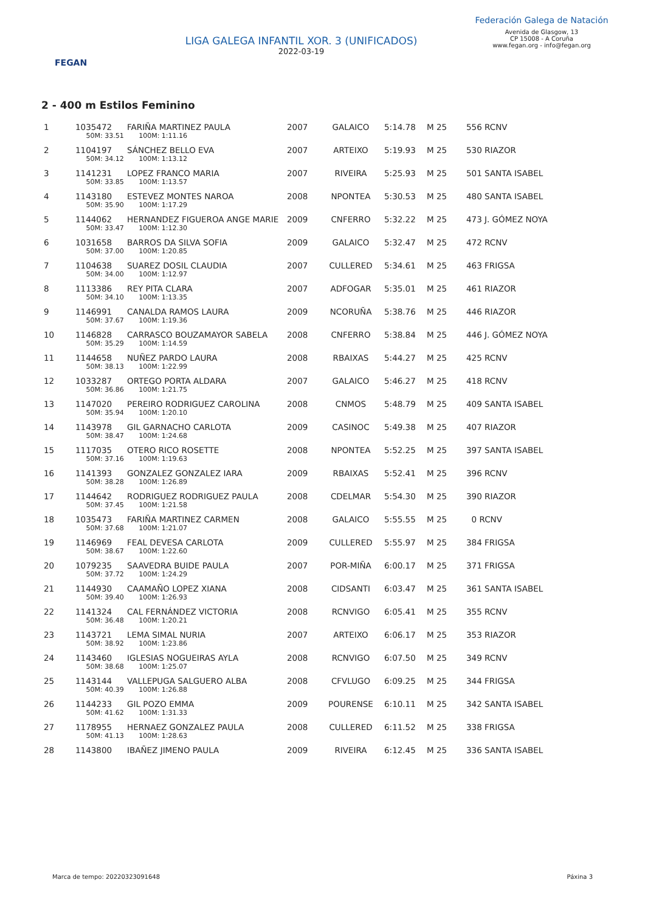FEGAN
LIGA GALEGA INFANTIL XOR. 3 (UNIFICADOS)
2022-03-19
Federación Galega de Natación
Avenida de Glasgow, 13
CP 15008 - A Coruña
www.fegan.org - info@fegan.org
2 - 400 m Estilos Feminino
| 1 | 1035472 | FARIÑA MARTINEZ PAULA | 2007 | GALAICO | 5:14.78 | M 25 | 556 RCNV |
| | 50M: 33.51 100M: 1:11.16 | | | | | | |
| 2 | 1104197 | SÁNCHEZ BELLO EVA | 2007 | ARTEIXO | 5:19.93 | M 25 | 530 RIAZOR |
| | 50M: 34.12 100M: 1:13.12 | | | | | | |
| 3 | 1141231 | LOPEZ FRANCO MARIA | 2007 | RIVEIRA | 5:25.93 | M 25 | 501 SANTA ISABEL |
| | 50M: 33.85 100M: 1:13.57 | | | | | | |
| 4 | 1143180 | ESTEVEZ MONTES NAROA | 2008 | NPONTEA | 5:30.53 | M 25 | 480 SANTA ISABEL |
| | 50M: 35.90 100M: 1:17.29 | | | | | | |
| 5 | 1144062 | HERNANDEZ FIGUEROA ANGE MARIE | 2009 | CNFERRO | 5:32.22 | M 25 | 473 J. GÓMEZ NOYA |
| | 50M: 33.47 100M: 1:12.30 | | | | | | |
| 6 | 1031658 | BARROS DA SILVA SOFIA | 2009 | GALAICO | 5:32.47 | M 25 | 472 RCNV |
| | 50M: 37.00 100M: 1:20.85 | | | | | | |
| 7 | 1104638 | SUAREZ DOSIL CLAUDIA | 2007 | CULLERED | 5:34.61 | M 25 | 463 FRIGSA |
| | 50M: 34.00 100M: 1:12.97 | | | | | | |
| 8 | 1113386 | REY PITA CLARA | 2007 | ADFOGAR | 5:35.01 | M 25 | 461 RIAZOR |
| | 50M: 34.10 100M: 1:13.35 | | | | | | |
| 9 | 1146991 | CANALDA RAMOS LAURA | 2009 | NCORUÑA | 5:38.76 | M 25 | 446 RIAZOR |
| | 50M: 37.67 100M: 1:19.36 | | | | | | |
| 10 | 1146828 | CARRASCO BOUZAMAYOR SABELA | 2008 | CNFERRO | 5:38.84 | M 25 | 446 J. GÓMEZ NOYA |
| | 50M: 35.29 100M: 1:14.59 | | | | | | |
| 11 | 1144658 | NUÑEZ PARDO LAURA | 2008 | RBAIXAS | 5:44.27 | M 25 | 425 RCNV |
| | 50M: 38.13 100M: 1:22.99 | | | | | | |
| 12 | 1033287 | ORTEGO PORTA ALDARA | 2007 | GALAICO | 5:46.27 | M 25 | 418 RCNV |
| | 50M: 36.86 100M: 1:21.75 | | | | | | |
| 13 | 1147020 | PEREIRO RODRIGUEZ CAROLINA | 2008 | CNMOS | 5:48.79 | M 25 | 409 SANTA ISABEL |
| | 50M: 35.94 100M: 1:20.10 | | | | | | |
| 14 | 1143978 | GIL GARNACHO CARLOTA | 2009 | CASINOC | 5:49.38 | M 25 | 407 RIAZOR |
| | 50M: 38.47 100M: 1:24.68 | | | | | | |
| 15 | 1117035 | OTERO RICO ROSETTE | 2008 | NPONTEA | 5:52.25 | M 25 | 397 SANTA ISABEL |
| | 50M: 37.16 100M: 1:19.63 | | | | | | |
| 16 | 1141393 | GONZALEZ GONZALEZ IARA | 2009 | RBAIXAS | 5:52.41 | M 25 | 396 RCNV |
| | 50M: 38.28 100M: 1:26.89 | | | | | | |
| 17 | 1144642 | RODRIGUEZ RODRIGUEZ PAULA | 2008 | CDELMAR | 5:54.30 | M 25 | 390 RIAZOR |
| | 50M: 37.45 100M: 1:21.58 | | | | | | |
| 18 | 1035473 | FARIÑA MARTINEZ CARMEN | 2008 | GALAICO | 5:55.55 | M 25 | 0 RCNV |
| | 50M: 37.68 100M: 1:21.07 | | | | | | |
| 19 | 1146969 | FEAL DEVESA CARLOTA | 2009 | CULLERED | 5:55.97 | M 25 | 384 FRIGSA |
| | 50M: 38.67 100M: 1:22.60 | | | | | | |
| 20 | 1079235 | SAAVEDRA BUIDE PAULA | 2007 | POR-MIÑA | 6:00.17 | M 25 | 371 FRIGSA |
| | 50M: 37.72 100M: 1:24.29 | | | | | | |
| 21 | 1144930 | CAAMAÑO LOPEZ XIANA | 2008 | CIDSANTI | 6:03.47 | M 25 | 361 SANTA ISABEL |
| | 50M: 39.40 100M: 1:26.93 | | | | | | |
| 22 | 1141324 | CAL FERNÁNDEZ VICTORIA | 2008 | RCNVIGO | 6:05.41 | M 25 | 355 RCNV |
| | 50M: 36.48 100M: 1:20.21 | | | | | | |
| 23 | 1143721 | LEMA SIMAL NURIA | 2007 | ARTEIXO | 6:06.17 | M 25 | 353 RIAZOR |
| | 50M: 38.92 100M: 1:23.86 | | | | | | |
| 24 | 1143460 | IGLESIAS NOGUEIRAS AYLA | 2008 | RCNVIGO | 6:07.50 | M 25 | 349 RCNV |
| | 50M: 38.68 100M: 1:25.07 | | | | | | |
| 25 | 1143144 | VALLEPUGA SALGUERO ALBA | 2008 | CFVLUGO | 6:09.25 | M 25 | 344 FRIGSA |
| | 50M: 40.39 100M: 1:26.88 | | | | | | |
| 26 | 1144233 | GIL POZO EMMA | 2009 | POURENSE | 6:10.11 | M 25 | 342 SANTA ISABEL |
| | 50M: 41.62 100M: 1:31.33 | | | | | | |
| 27 | 1178955 | HERNAEZ GONZALEZ PAULA | 2008 | CULLERED | 6:11.52 | M 25 | 338 FRIGSA |
| | 50M: 41.13 100M: 1:28.63 | | | | | | |
| 28 | 1143800 | IBAÑEZ JIMENO PAULA | 2009 | RIVEIRA | 6:12.45 | M 25 | 336 SANTA ISABEL |
Marca de tempo: 20220323091648 Páxina 3